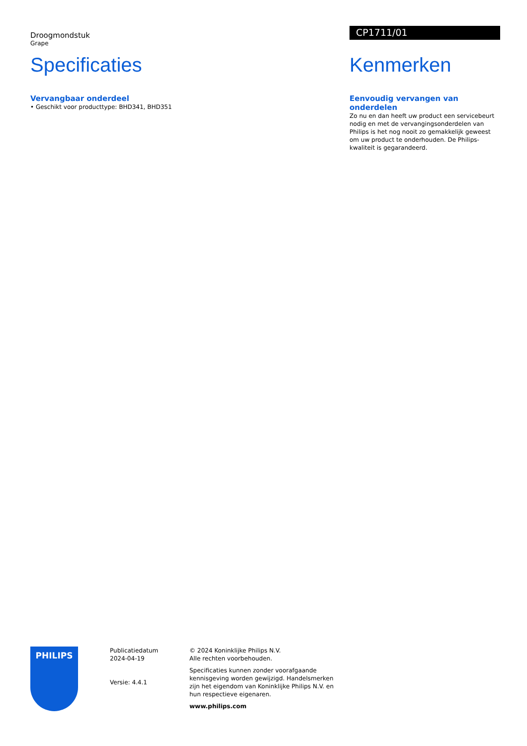Droogmondstuk
Grape
Specificaties
Vervangbaar onderdeel
• Geschikt voor producttype: BHD341, BHD351
CP1711/01
Kenmerken
Eenvoudig vervangen van onderdelen
Zo nu en dan heeft uw product een servicebeurt nodig en met de vervangingsonderdelen van Philips is het nog nooit zo gemakkelijk geweest om uw product te onderhouden. De Philips-kwaliteit is gegarandeerd.
PHILIPS
Publicatiedatum
2024-04-19
Versie: 4.4.1
© 2024 Koninklijke Philips N.V.
Alle rechten voorbehouden.
Specificaties kunnen zonder voorafgaande kennisgeving worden gewijzigd. Handelsmerken zijn het eigendom van Koninklijke Philips N.V. en hun respectieve eigenaren.
www.philips.com